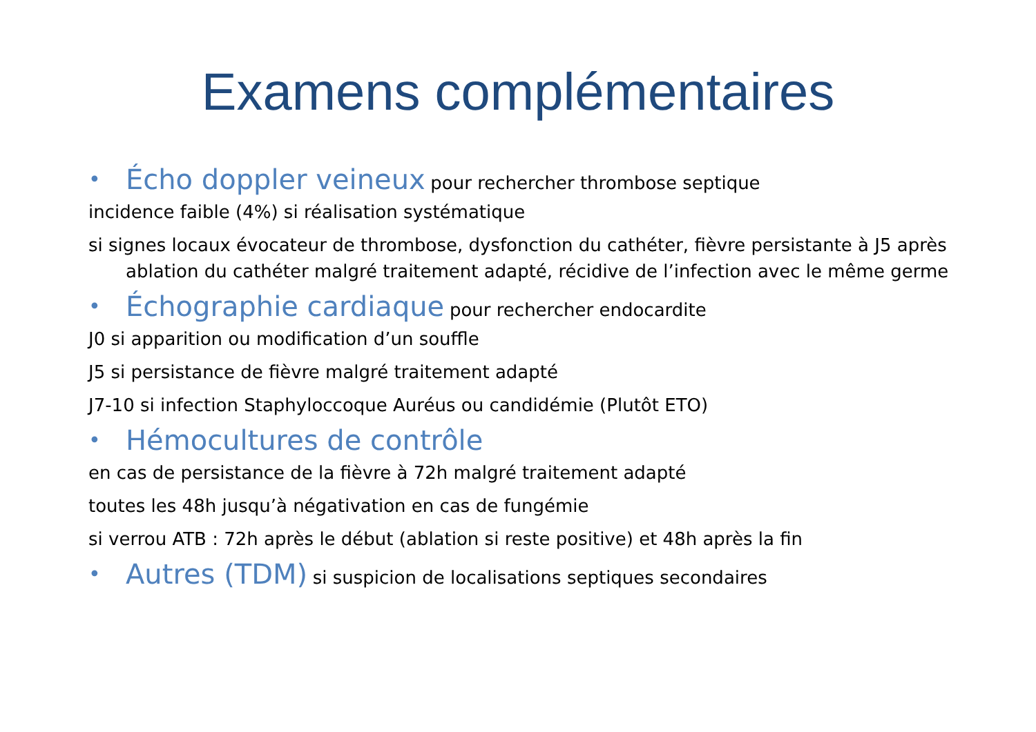Examens complémentaires
• Écho doppler veineux pour rechercher thrombose septique
incidence faible (4%) si réalisation systématique
si signes locaux évocateur de thrombose, dysfonction du cathéter, fièvre persistante à J5 après ablation du cathéter malgré traitement adapté, récidive de l’infection avec le même germe
• Échographie cardiaque pour rechercher endocardite
J0 si apparition ou modification d’un souffle
J5 si persistance de fièvre malgré traitement adapté
J7-10 si infection Staphyloccoque Auréus ou candidémie (Plutôt ETO)
• Hémocultures de contrôle
en cas de persistance de la fièvre à 72h malgré traitement adapté
toutes les 48h jusqu’à négativation en cas de fungémie
si verrou ATB : 72h après le début (ablation si reste positive) et 48h après la fin
• Autres (TDM) si suspicion de localisations septiques secondaires